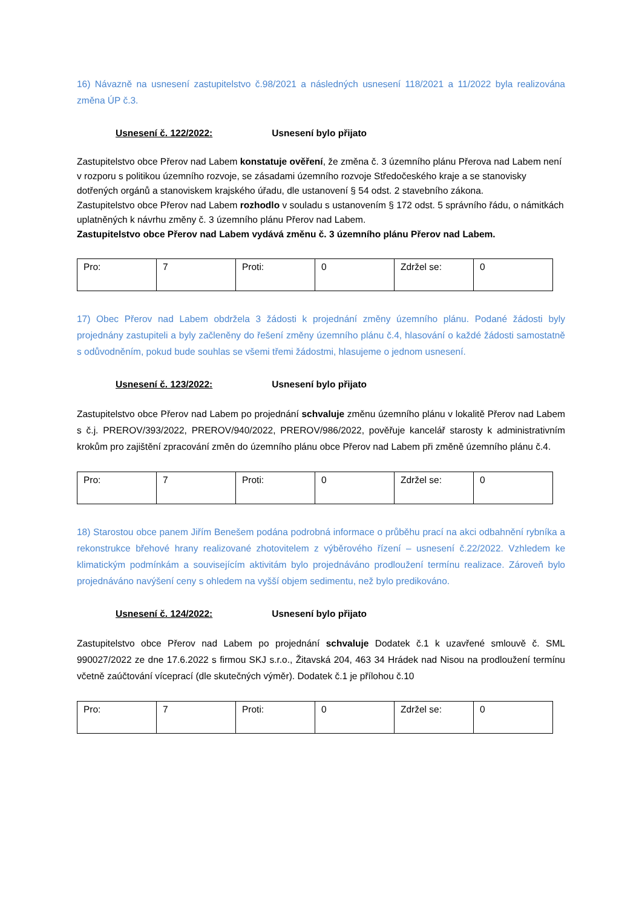16) Návazně na usnesení zastupitelstvo č.98/2021 a následných usnesení 118/2021 a 11/2022 byla realizována změna ÚP č.3.
Usnesení č. 122/2022: Usnesení bylo přijato
Zastupitelstvo obce Přerov nad Labem konstatuje ověření, že změna č. 3 územního plánu Přerova nad Labem není v rozporu s politikou územního rozvoje, se zásadami územního rozvoje Středočeského kraje a se stanovisky dotřených orgánů a stanoviskem krajského úřadu, dle ustanovení § 54 odst. 2 stavebního zákona.
Zastupitelstvo obce Přerov nad Labem rozhodlo v souladu s ustanovením § 172 odst. 5 správního řádu, o námitkách uplatněných k návrhu změny č. 3 územního plánu Přerov nad Labem.
Zastupitelstvo obce Přerov nad Labem vydává změnu č. 3 územního plánu Přerov nad Labem.
| Pro: | 7 | Proti: | 0 | Zdržel se: | 0 |
17) Obec Přerov nad Labem obdržela 3 žádosti k projednání změny územního plánu. Podané žádosti byly projednány zastupiteli a byly začleněny do řešení změny územního plánu č.4, hlasování o každé žádosti samostatně s odůvodněním, pokud bude souhlas se všemi třemi žádostmi, hlasujeme o jednom usnesení.
Usnesení č. 123/2022: Usnesení bylo přijato
Zastupitelstvo obce Přerov nad Labem po projednání schvaluje změnu územního plánu v lokalitě Přerov nad Labem s č.j. PREROV/393/2022, PREROV/940/2022, PREROV/986/2022, pověřuje kancelář starosty k administrativním krokům pro zajištění zpracování změn do územního plánu obce Přerov nad Labem při změně územního plánu č.4.
| Pro: | 7 | Proti: | 0 | Zdržel se: | 0 |
18) Starostou obce panem Jiřím Benešem podána podrobná informace o průběhu prací na akci odbahnění rybníka a rekonstrukce břehové hrany realizované zhotovitelem z výběrového řízení – usnesení č.22/2022. Vzhledem ke klimatickým podmínkám a souvisejícím aktivitám bylo projednáváno prodloužení termínu realizace. Zároveň bylo projednáváno navýšení ceny s ohledem na vyšší objem sedimentu, než bylo predikováno.
Usnesení č. 124/2022: Usnesení bylo přijato
Zastupitelstvo obce Přerov nad Labem po projednání schvaluje Dodatek č.1 k uzavřené smlouvě č. SML 990027/2022 ze dne 17.6.2022 s firmou SKJ s.r.o., Žitavská 204, 463 34 Hrádek nad Nisou na prodloužení termínu včetně zaúčtování víceprací (dle skutečných výměr). Dodatek č.1 je přílohou č.10
| Pro: | 7 | Proti: | 0 | Zdržel se: | 0 |